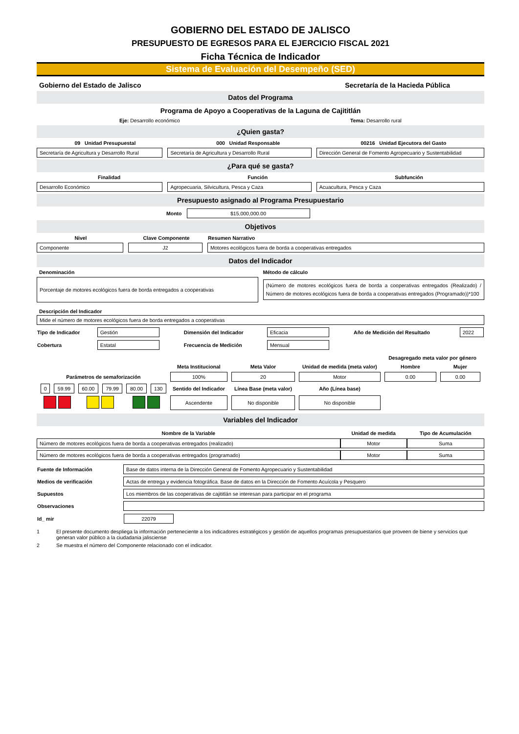GOBIERNO DEL ESTADO DE JALISCO
PRESUPUESTO DE EGRESOS PARA EL EJERCICIO FISCAL 2021
Ficha Técnica de Indicador
Sistema de Evaluación del Desempeño (SED)
Gobierno del Estado de Jalisco Secretaría de la Hacieda Pública
Datos del Programa
Programa de Apoyo a Cooperativas de la Laguna de Cajititlán
Eje: Desarrollo económico Tema: Desarrollo rural
¿Quien gasta?
09 Unidad Presupuestal 000 Unidad Responsable 00216 Unidad Ejecutora del Gasto
Secretaría de Agricultura y Desarrollo Rural
Secretaría de Agricultura y Desarrollo Rural
Dirección General de Fomento Agropecuario y Sustentabilidad
¿Para qué se gasta?
Finalidad Función Subfunción
Desarrollo Económico
Agropecuaria, Silvicultura, Pesca y Caza
Acuacultura, Pesca y Caza
Presupuesto asignado al Programa Presupuestario
Monto
$15,000,000.00
Objetivos
Nivel Clave Componente Resumen Narrativo
Componente J2
Motores ecológicos fuera de borda a cooperativas entregados
Datos del Indicador
Denominación Método de cálculo
Porcentaje de motores ecológicos fuera de borda entregados a cooperativas
(Número de motores ecológicos fuera de borda a cooperativas entregados (Realizado) / Número de motores ecológicos fuera de borda a cooperativas entregados (Programado))*100
Descripción del Indicador
Mide el número de motores ecológicos fuera de borda entregados a cooperativas
| Tipo de Indicador | Gestión | Dimensión del Indicador | Eficacia | Año de Medición del Resultado | 2022 |
| Cobertura | Estatal | Frecuencia de Medición | Mensual | | |
| | | | | | | | | | Desagregado meta valor por género | |
| | | | | | | Meta Institucional | Meta Valor | Unidad de medida (meta valor) | Hombre | Mujer |
| Parámetros de semaforización | | | | | | 100% | 20 | Motor | 0.00 | 0.00 |
| 0 | 59.99 | 60.00 | 79.99 | 80.00 | 130 | Sentido del Indicador | Línea Base (meta valor) | Año (Línea base) | | |
| | | | | | | Ascendente | No disponible | No disponible | | |
Variables del Indicador
| Nombre de la Variable | Unidad de medida | Tipo de Acumulación |
| --- | --- | --- |
| Número de motores ecológicos fuera de borda a cooperativas entregados (realizado) | Motor | Suma |
| Número de motores ecológicos fuera de borda a cooperativas entregados (programado) | Motor | Suma |
| Fuente de Información | Base de datos interna de la Dirección General de Fomento Agropecuario y Sustentabilidad |
| Medios de verificación | Actas de entrega y evidencia fotográfica. Base de datos en la Dirección de Fomento Acuícola y Pesquero |
| Supuestos | Los miembros de las cooperativas de cajititlán se interesan para participar en el programa |
| Observaciones | |
| Id_ mir | 22079 |
1 El presente documento despliega la información perteneciente a los indicadores estratégicos y gestión de aquellos programas presupuestarios que proveen de biene y servicios que generan valor público a la ciudadania jalisciense
2 Se muestra el número del Componente relacionado con el indicador.